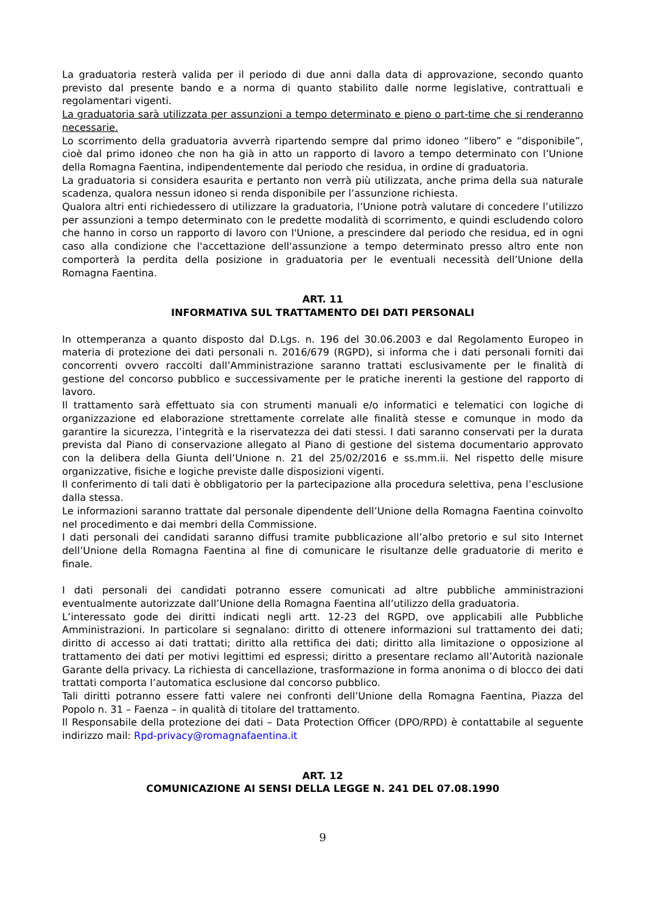La graduatoria resterà valida per il periodo di due anni dalla data di approvazione, secondo quanto previsto dal presente bando e a norma di quanto stabilito dalle norme legislative, contrattuali e regolamentari vigenti.
La graduatoria sarà utilizzata per assunzioni a tempo determinato e pieno o part-time che si renderanno necessarie.
Lo scorrimento della graduatoria avverrà ripartendo sempre dal primo idoneo “libero” e “disponibile”, cioè dal primo idoneo che non ha già in atto un rapporto di lavoro a tempo determinato con l’Unione della Romagna Faentina, indipendentemente dal periodo che residua, in ordine di graduatoria.
La graduatoria si considera esaurita e pertanto non verrà più utilizzata, anche prima della sua naturale scadenza, qualora nessun idoneo si renda disponibile per l’assunzione richiesta.
Qualora altri enti richiedessero di utilizzare la graduatoria, l’Unione potrà valutare di concedere l’utilizzo per assunzioni a tempo determinato con le predette modalità di scorrimento, e quindi escludendo coloro che hanno in corso un rapporto di lavoro con l'Unione, a prescindere dal periodo che residua, ed in ogni caso alla condizione che l'accettazione dell'assunzione a tempo determinato presso altro ente non comporterà la perdita della posizione in graduatoria per le eventuali necessità dell’Unione della Romagna Faentina.
ART. 11
INFORMATIVA SUL TRATTAMENTO DEI DATI PERSONALI
In ottemperanza a quanto disposto dal D.Lgs. n. 196 del 30.06.2003 e dal Regolamento Europeo in materia di protezione dei dati personali n. 2016/679 (RGPD), si informa che i dati personali forniti dai concorrenti ovvero raccolti dall’Amministrazione saranno trattati esclusivamente per le finalità di gestione del concorso pubblico e successivamente per le pratiche inerenti la gestione del rapporto di lavoro.
Il trattamento sarà effettuato sia con strumenti manuali e/o informatici e telematici con logiche di organizzazione ed elaborazione strettamente correlate alle finalità stesse e comunque in modo da garantire la sicurezza, l’integrità e la riservatezza dei dati stessi. I dati saranno conservati per la durata prevista dal Piano di conservazione allegato al Piano di gestione del sistema documentario approvato con la delibera della Giunta dell’Unione n. 21 del 25/02/2016 e ss.mm.ii. Nel rispetto delle misure organizzative, fisiche e logiche previste dalle disposizioni vigenti.
Il conferimento di tali dati è obbligatorio per la partecipazione alla procedura selettiva, pena l’esclusione dalla stessa.
Le informazioni saranno trattate dal personale dipendente dell’Unione della Romagna Faentina coinvolto nel procedimento e dai membri della Commissione.
I dati personali dei candidati saranno diffusi tramite pubblicazione all’albo pretorio e sul sito Internet dell’Unione della Romagna Faentina al fine di comunicare le risultanze delle graduatorie di merito e finale.
I dati personali dei candidati potranno essere comunicati ad altre pubbliche amministrazioni eventualmente autorizzate dall’Unione della Romagna Faentina all’utilizzo della graduatoria.
L’interessato gode dei diritti indicati negli artt. 12-23 del RGPD, ove applicabili alle Pubbliche Amministrazioni. In particolare si segnalano: diritto di ottenere informazioni sul trattamento dei dati; diritto di accesso ai dati trattati; diritto alla rettifica dei dati; diritto alla limitazione o opposizione al trattamento dei dati per motivi legittimi ed espressi; diritto a presentare reclamo all’Autorità nazionale Garante della privacy. La richiesta di cancellazione, trasformazione in forma anonima o di blocco dei dati trattati comporta l’automatica esclusione dal concorso pubblico.
Tali diritti potranno essere fatti valere nei confronti dell’Unione della Romagna Faentina, Piazza del Popolo n. 31 – Faenza – in qualità di titolare del trattamento.
Il Responsabile della protezione dei dati – Data Protection Officer (DPO/RPD) è contattabile al seguente indirizzo mail: Rpd-privacy@romagnafaentina.it
ART. 12
COMUNICAZIONE AI SENSI DELLA LEGGE N. 241 DEL 07.08.1990
9